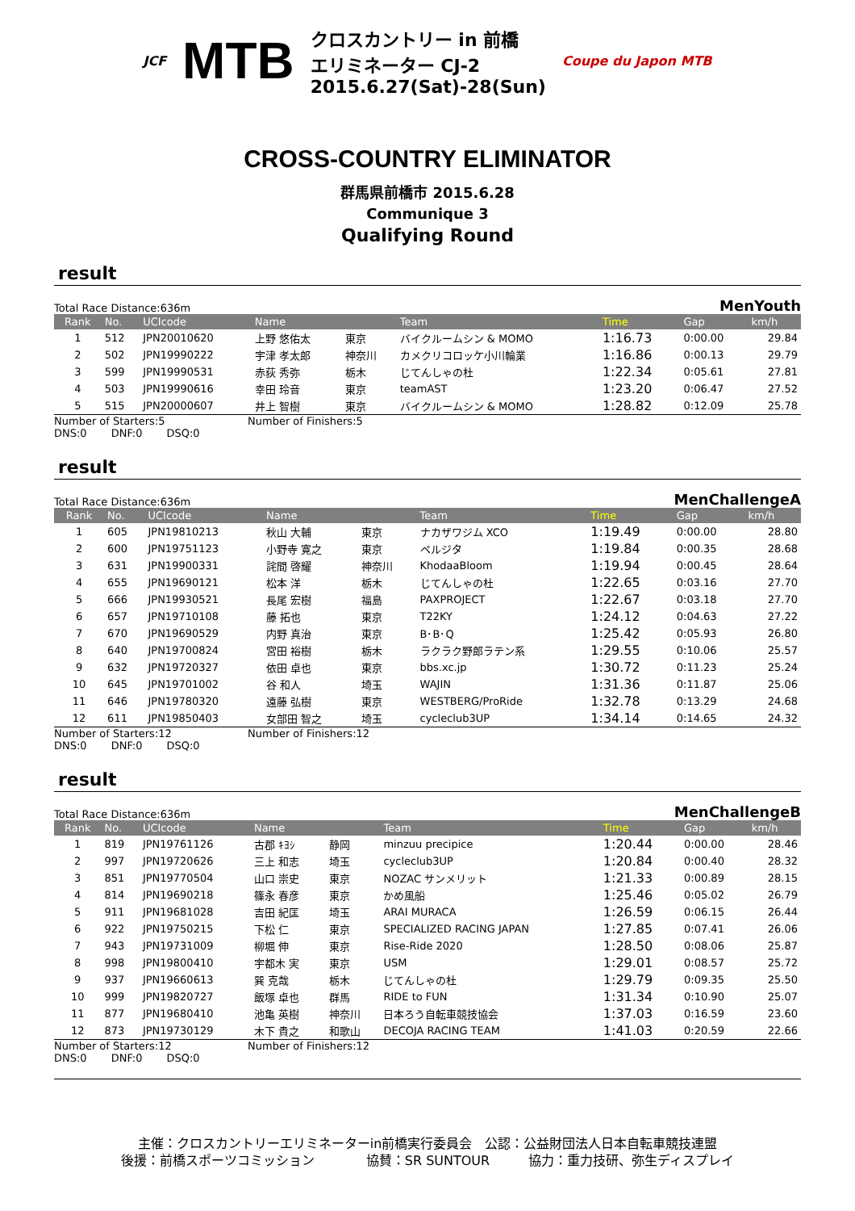JCF MTB
クロスカントリー in 前橋
エリミネーター CJ-2
2015.6.27(Sat)-28(Sun)
Coupe du Japon MTB
CROSS-COUNTRY ELIMINATOR
群馬県前橋市 2015.6.28
Communique 3
Qualifying Round
result
Total Race Distance:636m MenYouth
| Rank | No. | UCIcode | Name | | Team | Time | Gap | km/h |
| --- | --- | --- | --- | --- | --- | --- | --- | --- |
| 1 | 512 | JPN20010620 | 上野 悠佑太 | 東京 | バイクルームシン & MOMO | 1:16.73 | 0:00.00 | 29.84 |
| 2 | 502 | JPN19990222 | 宇津 孝太郎 | 神奈川 | カメクリコロッケ小川輪業 | 1:16.86 | 0:00.13 | 29.79 |
| 3 | 599 | JPN19990531 | 赤荻 秀弥 | 栃木 | じてんしゃの杜 | 1:22.34 | 0:05.61 | 27.81 |
| 4 | 503 | JPN19990616 | 幸田 玲音 | 東京 | teamAST | 1:23.20 | 0:06.47 | 27.52 |
| 5 | 515 | JPN20000607 | 井上 智樹 | 東京 | バイクルームシン & MOMO | 1:28.82 | 0:12.09 | 25.78 |
Number of Starters:5 Number of Finishers:5
DNS:0 DNF:0 DSQ:0
result
Total Race Distance:636m MenChallengeA
| Rank | No. | UCIcode | Name | | Team | Time | Gap | km/h |
| --- | --- | --- | --- | --- | --- | --- | --- | --- |
| 1 | 605 | JPN19810213 | 秋山 大輔 | 東京 | ナカザワジム XCO | 1:19.49 | 0:00.00 | 28.80 |
| 2 | 600 | JPN19751123 | 小野寺 寛之 | 東京 | ペルジタ | 1:19.84 | 0:00.35 | 28.68 |
| 3 | 631 | JPN19900331 | 詫間 啓耀 | 神奈川 | KhodaaBloom | 1:19.94 | 0:00.45 | 28.64 |
| 4 | 655 | JPN19690121 | 松本 洋 | 栃木 | じてんしゃの杜 | 1:22.65 | 0:03.16 | 27.70 |
| 5 | 666 | JPN19930521 | 長尾 宏樹 | 福島 | PAXPROJECT | 1:22.67 | 0:03.18 | 27.70 |
| 6 | 657 | JPN19710108 | 藤 拓也 | 東京 | T22KY | 1:24.12 | 0:04.63 | 27.22 |
| 7 | 670 | JPN19690529 | 内野 真治 | 東京 | B･B･Q | 1:25.42 | 0:05.93 | 26.80 |
| 8 | 640 | JPN19700824 | 宮田 裕樹 | 栃木 | ラクラク野郎ラテン系 | 1:29.55 | 0:10.06 | 25.57 |
| 9 | 632 | JPN19720327 | 依田 卓也 | 東京 | bbs.xc.jp | 1:30.72 | 0:11.23 | 25.24 |
| 10 | 645 | JPN19701002 | 谷 和人 | 埼玉 | WAJIN | 1:31.36 | 0:11.87 | 25.06 |
| 11 | 646 | JPN19780320 | 遠藤 弘樹 | 東京 | WESTBERG/ProRide | 1:32.78 | 0:13.29 | 24.68 |
| 12 | 611 | JPN19850403 | 女部田 智之 | 埼玉 | cycleclub3UP | 1:34.14 | 0:14.65 | 24.32 |
Number of Starters:12 Number of Finishers:12
DNS:0 DNF:0 DSQ:0
result
Total Race Distance:636m MenChallengeB
| Rank | No. | UCIcode | Name | | Team | Time | Gap | km/h |
| --- | --- | --- | --- | --- | --- | --- | --- | --- |
| 1 | 819 | JPN19761126 | 古郡 ｷﾖｼ | 静岡 | minzuu precipice | 1:20.44 | 0:00.00 | 28.46 |
| 2 | 997 | JPN19720626 | 三上 和志 | 埼玉 | cycleclub3UP | 1:20.84 | 0:00.40 | 28.32 |
| 3 | 851 | JPN19770504 | 山口 崇史 | 東京 | NOZAC サンメリット | 1:21.33 | 0:00.89 | 28.15 |
| 4 | 814 | JPN19690218 | 篠永 春彦 | 東京 | かめ風船 | 1:25.46 | 0:05.02 | 26.79 |
| 5 | 911 | JPN19681028 | 吉田 紀匡 | 埼玉 | ARAI MURACA | 1:26.59 | 0:06.15 | 26.44 |
| 6 | 922 | JPN19750215 | 下松 仁 | 東京 | SPECIALIZED RACING JAPAN | 1:27.85 | 0:07.41 | 26.06 |
| 7 | 943 | JPN19731009 | 柳堀 伸 | 東京 | Rise-Ride 2020 | 1:28.50 | 0:08.06 | 25.87 |
| 8 | 998 | JPN19800410 | 宇都木 実 | 東京 | USM | 1:29.01 | 0:08.57 | 25.72 |
| 9 | 937 | JPN19660613 | 巽 克哉 | 栃木 | じてんしゃの杜 | 1:29.79 | 0:09.35 | 25.50 |
| 10 | 999 | JPN19820727 | 飯塚 卓也 | 群馬 | RIDE to FUN | 1:31.34 | 0:10.90 | 25.07 |
| 11 | 877 | JPN19680410 | 池亀 英樹 | 神奈川 | 日本ろう自転車競技協会 | 1:37.03 | 0:16.59 | 23.60 |
| 12 | 873 | JPN19730129 | 木下 貴之 | 和歌山 | DECOJA RACING TEAM | 1:41.03 | 0:20.59 | 22.66 |
Number of Starters:12 Number of Finishers:12
DNS:0 DNF:0 DSQ:0
主催：クロスカントリーエリミネーターin前橋実行委員会　公認：公益財団法人日本自転車競技連盟
後援：前橋スポーツコミッション　　　　協賛：SR SUNTOUR　　　協力：重力技研、弥生ディスプレイ